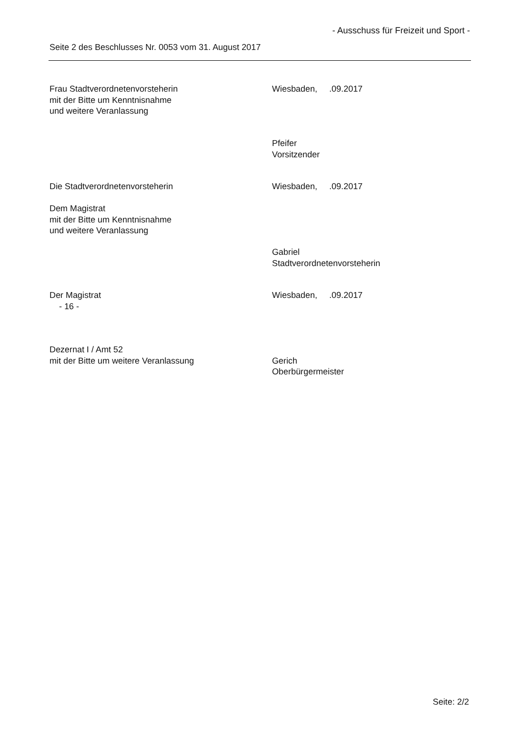- Ausschuss für Freizeit und Sport -
Seite 2 des Beschlusses Nr. 0053 vom 31. August 2017
Frau Stadtverordnetenvorsteherin
mit der Bitte um Kenntnisnahme
und weitere Veranlassung
Wiesbaden, .09.2017
Pfeifer
Vorsitzender
Die Stadtverordnetenvorsteherin Wiesbaden, .09.2017
Dem Magistrat
mit der Bitte um Kenntnisnahme
und weitere Veranlassung
Gabriel
Stadtverordnetenvorsteherin
Der Magistrat
- 16 -
Wiesbaden, .09.2017
Dezernat I / Amt 52
mit der Bitte um weitere Veranlassung
Gerich
Oberbürgermeister
Seite: 2/2